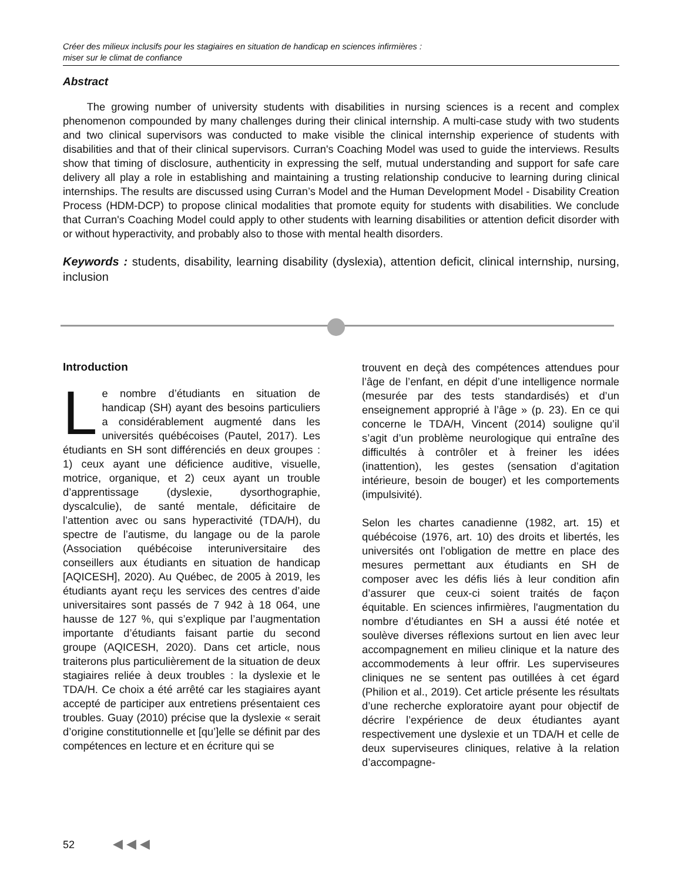Créer des milieux inclusifs pour les stagiaires en situation de handicap en sciences infirmières :
miser sur le climat de confiance
Abstract
The growing number of university students with disabilities in nursing sciences is a recent and complex phenomenon compounded by many challenges during their clinical internship. A multi-case study with two students and two clinical supervisors was conducted to make visible the clinical internship experience of students with disabilities and that of their clinical supervisors. Curran's Coaching Model was used to guide the interviews. Results show that timing of disclosure, authenticity in expressing the self, mutual understanding and support for safe care delivery all play a role in establishing and maintaining a trusting relationship conducive to learning during clinical internships. The results are discussed using Curran’s Model and the Human Development Model - Disability Creation Process (HDM-DCP) to propose clinical modalities that promote equity for students with disabilities. We conclude that Curran's Coaching Model could apply to other students with learning disabilities or attention deficit disorder with or without hyperactivity, and probably also to those with mental health disorders.
Keywords : students, disability, learning disability (dyslexia), attention deficit, clinical internship, nursing, inclusion
Introduction
Le nombre d’étudiants en situation de handicap (SH) ayant des besoins particuliers a considérablement augmenté dans les universités québécoises (Pautel, 2017). Les étudiants en SH sont différenciés en deux groupes : 1) ceux ayant une déficience auditive, visuelle, motrice, organique, et 2) ceux ayant un trouble d’apprentissage (dyslexie, dysorthographie, dyscalculie), de santé mentale, déficitaire de l’attention avec ou sans hyperactivité (TDA/H), du spectre de l’autisme, du langage ou de la parole (Association québécoise interuniversitaire des conseillers aux étudiants en situation de handicap [AQICESH], 2020). Au Québec, de 2005 à 2019, les étudiants ayant reçu les services des centres d’aide universitaires sont passés de 7 942 à 18 064, une hausse de 127 %, qui s’explique par l’augmentation importante d’étudiants faisant partie du second groupe (AQICESH, 2020). Dans cet article, nous traiterons plus particulièrement de la situation de deux stagiaires reliée à deux troubles : la dyslexie et le TDA/H. Ce choix a été arrêté car les stagiaires ayant accepté de participer aux entretiens présentaient ces troubles. Guay (2010) précise que la dyslexie « serait d’origine constitutionnelle et [qu’]elle se définit par des compétences en lecture et en écriture qui se
trouvent en deçà des compétences attendues pour l’âge de l’enfant, en dépit d’une intelligence normale (mesurée par des tests standardisés) et d’un enseignement approprié à l’âge » (p. 23). En ce qui concerne le TDA/H, Vincent (2014) souligne qu’il s’agit d’un problème neurologique qui entraîne des difficultés à contrôler et à freiner les idées (inattention), les gestes (sensation d’agitation intérieure, besoin de bouger) et les comportements (impulsivité).
Selon les chartes canadienne (1982, art. 15) et québécoise (1976, art. 10) des droits et libertés, les universités ont l’obligation de mettre en place des mesures permettant aux étudiants en SH de composer avec les défis liés à leur condition afin d’assurer que ceux-ci soient traités de façon équitable. En sciences infirmières, l'augmentation du nombre d’étudiantes en SH a aussi été notée et soulève diverses réflexions surtout en lien avec leur accompagnement en milieu clinique et la nature des accommodements à leur offrir. Les superviseures cliniques ne se sentent pas outillées à cet égard (Philion et al., 2019). Cet article présente les résultats d’une recherche exploratoire ayant pour objectif de décrire l’expérience de deux étudiantes ayant respectivement une dyslexie et un TDA/H et celle de deux superviseures cliniques, relative à la relation d’accompagne-
52 ◀ ◀ ◀